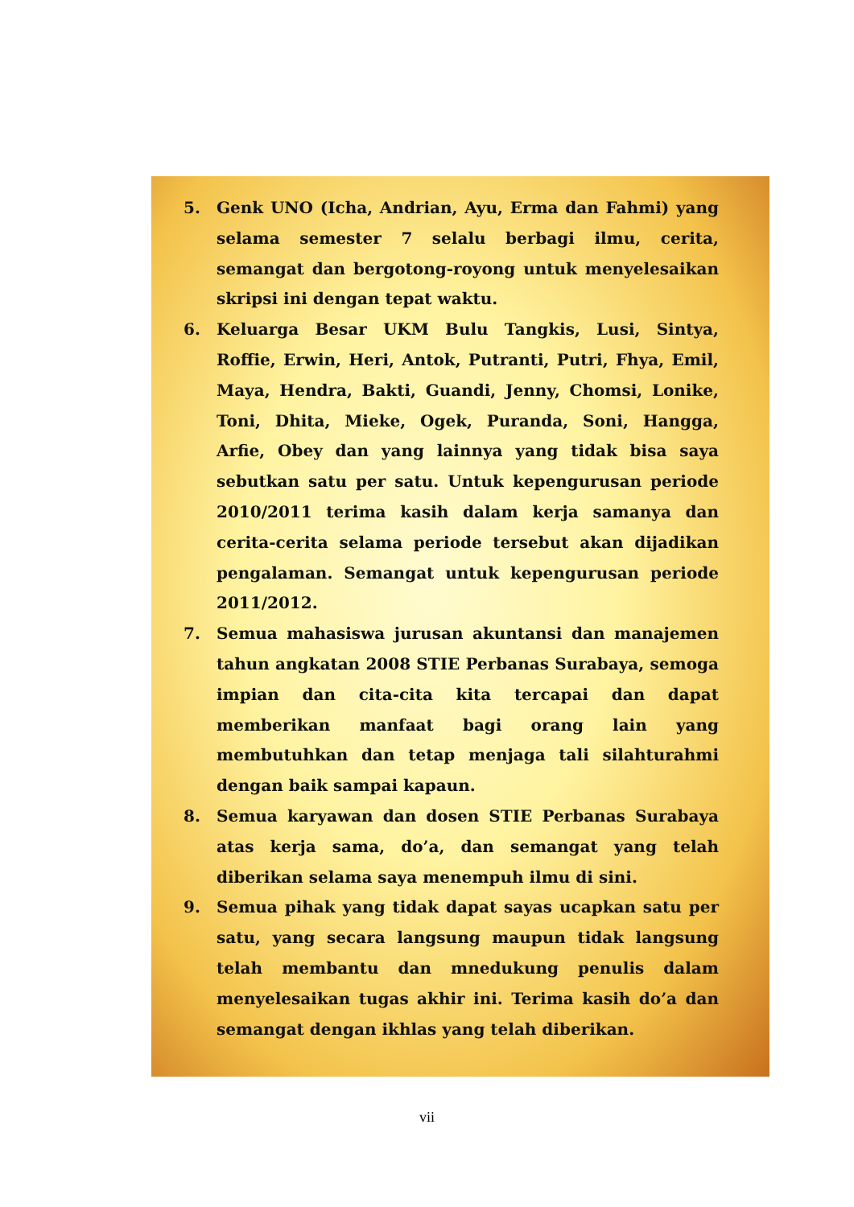5. Genk UNO (Icha, Andrian, Ayu, Erma dan Fahmi) yang selama semester 7 selalu berbagi ilmu, cerita, semangat dan bergotong-royong untuk menyelesaikan skripsi ini dengan tepat waktu.
6. Keluarga Besar UKM Bulu Tangkis, Lusi, Sintya, Roffie, Erwin, Heri, Antok, Putranti, Putri, Fhya, Emil, Maya, Hendra, Bakti, Guandi, Jenny, Chomsi, Lonike, Toni, Dhita, Mieke, Ogek, Puranda, Soni, Hangga, Arfie, Obey dan yang lainnya yang tidak bisa saya sebutkan satu per satu. Untuk kepengurusan periode 2010/2011 terima kasih dalam kerja samanya dan cerita-cerita selama periode tersebut akan dijadikan pengalaman. Semangat untuk kepengurusan periode 2011/2012.
7. Semua mahasiswa jurusan akuntansi dan manajemen tahun angkatan 2008 STIE Perbanas Surabaya, semoga impian dan cita-cita kita tercapai dan dapat memberikan manfaat bagi orang lain yang membutuhkan dan tetap menjaga tali silahturahmi dengan baik sampai kapaun.
8. Semua karyawan dan dosen STIE Perbanas Surabaya atas kerja sama, do’a, dan semangat yang telah diberikan selama saya menempuh ilmu di sini.
9. Semua pihak yang tidak dapat sayas ucapkan satu per satu, yang secara langsung maupun tidak langsung telah membantu dan mnedukung penulis dalam menyelesaikan tugas akhir ini. Terima kasih do’a dan semangat dengan ikhlas yang telah diberikan.
vii